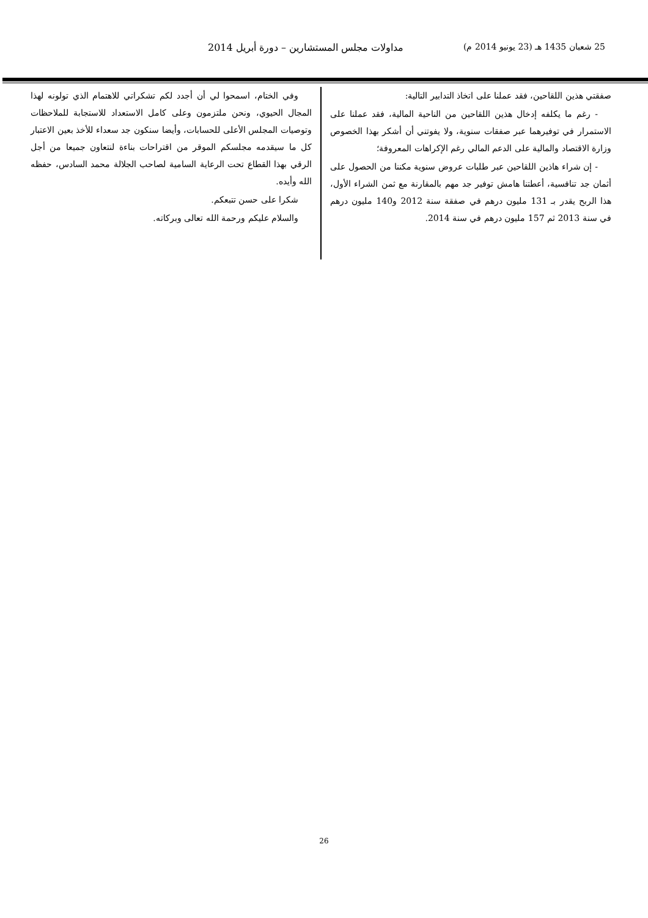25 شعبان 1435 هـ (23 يونيو 2014 م) مداولات مجلس المستشارين – دورة أبريل 2014
صفقتي هذين اللقاحين، فقد عملنا على اتخاذ التدابير التالية:
- رغم ما يكلفه إدخال هذين اللقاحين من الناحية المالية، فقد عملنا على الاستمرار في توفيرهما عبر صفقات سنوية، ولا يفوتني أن أشكر بهذا الخصوص وزارة الاقتصاد والمالية على الدعم المالي رغم الإكراهات المعروفة؛
- إن شراء هاذين اللقاحين عبر طلبات عروض سنوية مكننا من الحصول على أثمان جد تنافسية، أعطتنا هامش توفير جد مهم بالمقارنة مع ثمن الشراء الأول، هذا الربح يقدر بـ 131 مليون درهم في صفقة سنة 2012 و140 مليون درهم في سنة 2013 ثم 157 مليون درهم في سنة 2014.
وفي الختام، اسمحوا لي أن أجدد لكم تشكراتي للاهتمام الذي تولونه لهذا المجال الحيوي، ونحن ملتزمون وعلى كامل الاستعداد للاستجابة للملاحظات وتوصيات المجلس الأعلى للحسابات، وأيضا سنكون جد سعداء للأخذ بعين الاعتبار كل ما سيقدمه مجلسكم الموقر من اقتراحات بناءة لنتعاون جميعا من أجل الرقي بهذا القطاع تحت الرعاية السامية لصاحب الجلالة محمد السادس، حفظه الله وأيده.
شكرا على حسن تتبعكم.
والسلام عليكم ورحمة الله تعالى وبركاته.
26